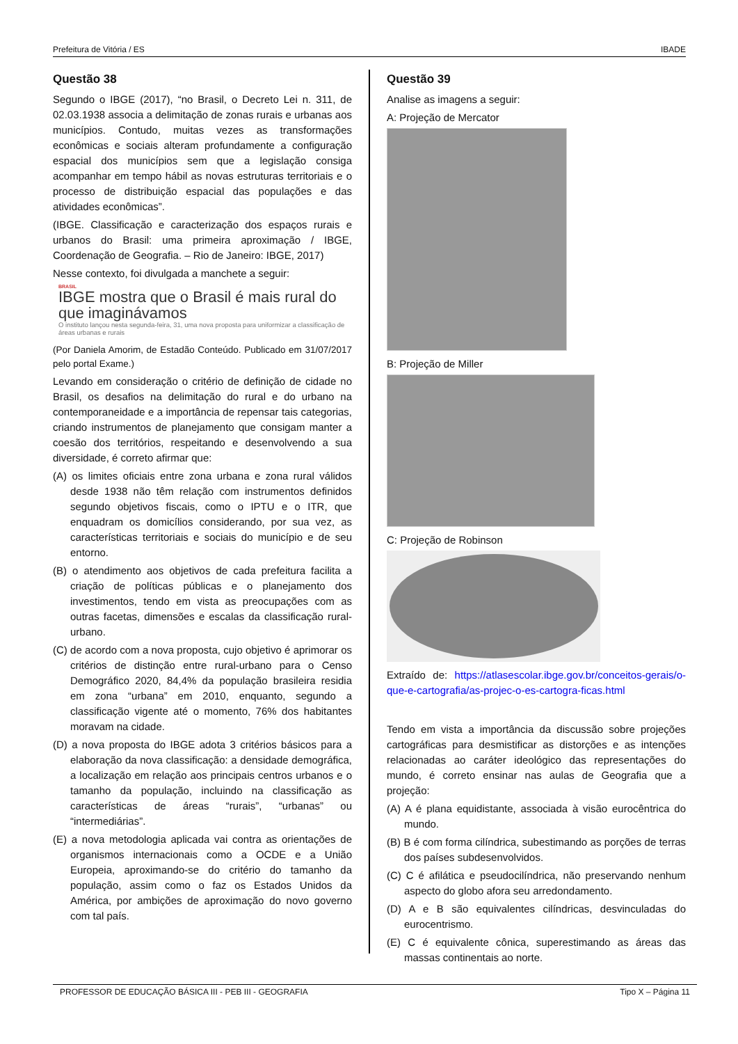Prefeitura de Vitória / ES IBADE
Questão 38
Segundo o IBGE (2017), “no Brasil, o Decreto Lei n. 311, de 02.03.1938 associa a delimitação de zonas rurais e urbanas aos municípios. Contudo, muitas vezes as transformações econômicas e sociais alteram profundamente a configuração espacial dos municípios sem que a legislação consiga acompanhar em tempo hábil as novas estruturas territoriais e o processo de distribuição espacial das populações e das atividades econômicas”.
(IBGE. Classificação e caracterização dos espaços rurais e urbanos do Brasil: uma primeira aproximação / IBGE, Coordenação de Geografia. – Rio de Janeiro: IBGE, 2017)
Nesse contexto, foi divulgada a manchete a seguir:
BRASIL
IBGE mostra que o Brasil é mais rural do que imaginávamos
O instituto lançou nesta segunda-feira, 31, uma nova proposta para uniformizar a classificação de áreas urbanas e rurais
(Por Daniela Amorim, de Estadão Conteúdo. Publicado em 31/07/2017 pelo portal Exame.)
Levando em consideração o critério de definição de cidade no Brasil, os desafios na delimitação do rural e do urbano na contemporaneidade e a importância de repensar tais categorias, criando instrumentos de planejamento que consigam manter a coesão dos territórios, respeitando e desenvolvendo a sua diversidade, é correto afirmar que:
(A) os limites oficiais entre zona urbana e zona rural válidos desde 1938 não têm relação com instrumentos definidos segundo objetivos fiscais, como o IPTU e o ITR, que enquadram os domicílios considerando, por sua vez, as características territoriais e sociais do município e de seu entorno.
(B) o atendimento aos objetivos de cada prefeitura facilita a criação de políticas públicas e o planejamento dos investimentos, tendo em vista as preocupações com as outras facetas, dimensões e escalas da classificação rural-urbano.
(C) de acordo com a nova proposta, cujo objetivo é aprimorar os critérios de distinção entre rural-urbano para o Censo Demográfico 2020, 84,4% da população brasileira residia em zona “urbana” em 2010, enquanto, segundo a classificação vigente até o momento, 76% dos habitantes moravam na cidade.
(D) a nova proposta do IBGE adota 3 critérios básicos para a elaboração da nova classificação: a densidade demográfica, a localização em relação aos principais centros urbanos e o tamanho da população, incluindo na classificação as características de áreas “rurais”, “urbanas” ou “intermediárias”.
(E) a nova metodologia aplicada vai contra as orientações de organismos internacionais como a OCDE e a União Europeia, aproximando-se do critério do tamanho da população, assim como o faz os Estados Unidos da América, por ambições de aproximação do novo governo com tal país.
Questão 39
Analise as imagens a seguir:
A: Projeção de Mercator
B: Projeção de Miller
C: Projeção de Robinson
Extraído de: https://atlasescolar.ibge.gov.br/conceitos-gerais/o-que-e-cartografia/as-projec-o-es-cartogra-ficas.html
Tendo em vista a importância da discussão sobre projeções cartográficas para desmistificar as distorções e as intenções relacionadas ao caráter ideológico das representações do mundo, é correto ensinar nas aulas de Geografia que a projeção:
(A) A é plana equidistante, associada à visão eurocêntrica do mundo.
(B) B é com forma cilíndrica, subestimando as porções de terras dos países subdesenvolvidos.
(C) C é afilática e pseudocilíndrica, não preservando nenhum aspecto do globo afora seu arredondamento.
(D) A e B são equivalentes cilíndricas, desvinculadas do eurocentrismo.
(E) C é equivalente cônica, superestimando as áreas das massas continentais ao norte.
PROFESSOR DE EDUCAÇÃO BÁSICA III - PEB III - GEOGRAFIA Tipo X – Página 11